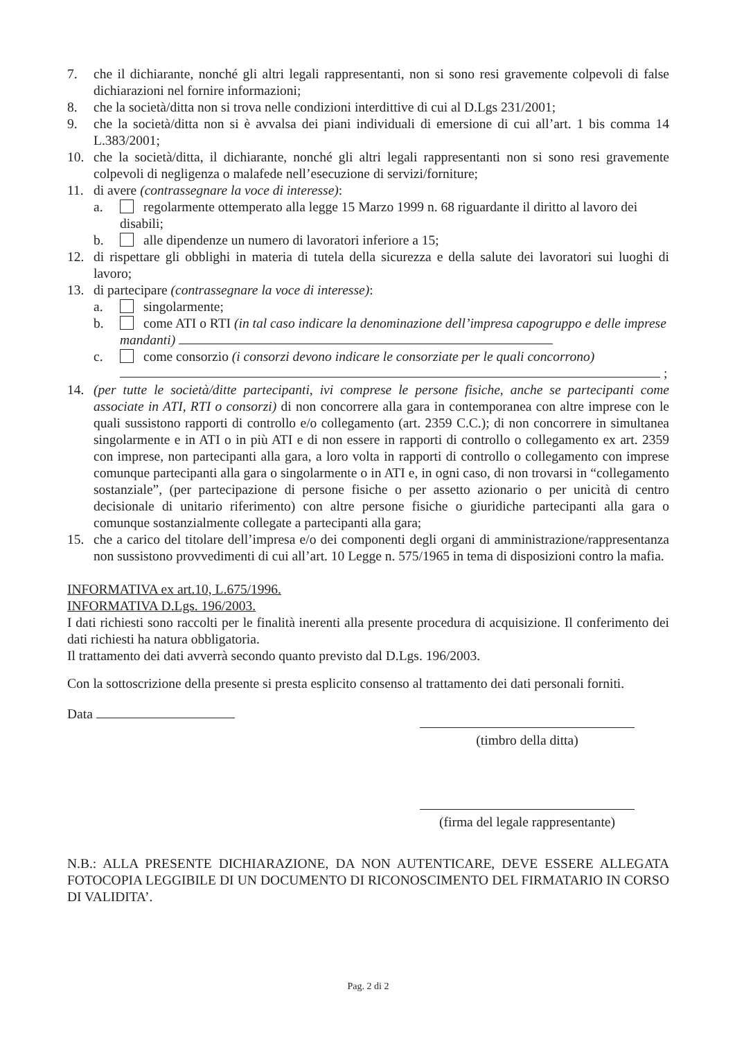7. che il dichiarante, nonché gli altri legali rappresentanti, non si sono resi gravemente colpevoli di false dichiarazioni nel fornire informazioni;
8. che la società/ditta non si trova nelle condizioni interdittive di cui al D.Lgs 231/2001;
9. che la società/ditta non si è avvalsa dei piani individuali di emersione di cui all’art. 1 bis comma 14 L.383/2001;
10. che la società/ditta, il dichiarante, nonché gli altri legali rappresentanti non si sono resi gravemente colpevoli di negligenza o malafede nell’esecuzione di servizi/forniture;
11. di avere (contrassegnare la voce di interesse):
a. regolarmente ottemperato alla legge 15 Marzo 1999 n. 68 riguardante il diritto al lavoro dei disabili;
b. alle dipendenze un numero di lavoratori inferiore a 15;
12. di rispettare gli obblighi in materia di tutela della sicurezza e della salute dei lavoratori sui luoghi di lavoro;
13. di partecipare (contrassegnare la voce di interesse):
a. singolarmente;
b. come ATI o RTI (in tal caso indicare la denominazione dell’impresa capogruppo e delle imprese mandanti)
c. come consorzio (i consorzi devono indicare le consorziate per le quali concorrono)
;
14. (per tutte le società/ditte partecipanti, ivi comprese le persone fisiche, anche se partecipanti come associate in ATI, RTI o consorzi) di non concorrere alla gara in contemporanea con altre imprese con le quali sussistono rapporti di controllo e/o collegamento (art. 2359 C.C.); di non concorrere in simultanea singolarmente e in ATI o in più ATI e di non essere in rapporti di controllo o collegamento ex art. 2359 con imprese, non partecipanti alla gara, a loro volta in rapporti di controllo o collegamento con imprese comunque partecipanti alla gara o singolarmente o in ATI e, in ogni caso, di non trovarsi in “collegamento sostanziale”, (per partecipazione di persone fisiche o per assetto azionario o per unicità di centro decisionale di unitario riferimento) con altre persone fisiche o giuridiche partecipanti alla gara o comunque sostanzialmente collegate a partecipanti alla gara;
15. che a carico del titolare dell’impresa e/o dei componenti degli organi di amministrazione/rappresentanza non sussistono provvedimenti di cui all’art. 10 Legge n. 575/1965 in tema di disposizioni contro la mafia.
INFORMATIVA ex art.10, L.675/1996.
INFORMATIVA D.Lgs. 196/2003.
I dati richiesti sono raccolti per le finalità inerenti alla presente procedura di acquisizione. Il conferimento dei dati richiesti ha natura obbligatoria.
Il trattamento dei dati avverrà secondo quanto previsto dal D.Lgs. 196/2003.
Con la sottoscrizione della presente si presta esplicito consenso al trattamento dei dati personali forniti.
Data
(timbro della ditta)
(firma del legale rappresentante)
N.B.: ALLA PRESENTE DICHIARAZIONE, DA NON AUTENTICARE, DEVE ESSERE ALLEGATA FOTOCOPIA LEGGIBILE DI UN DOCUMENTO DI RICONOSCIMENTO DEL FIRMATARIO IN CORSO DI VALIDITA’.
Pag. 2 di 2